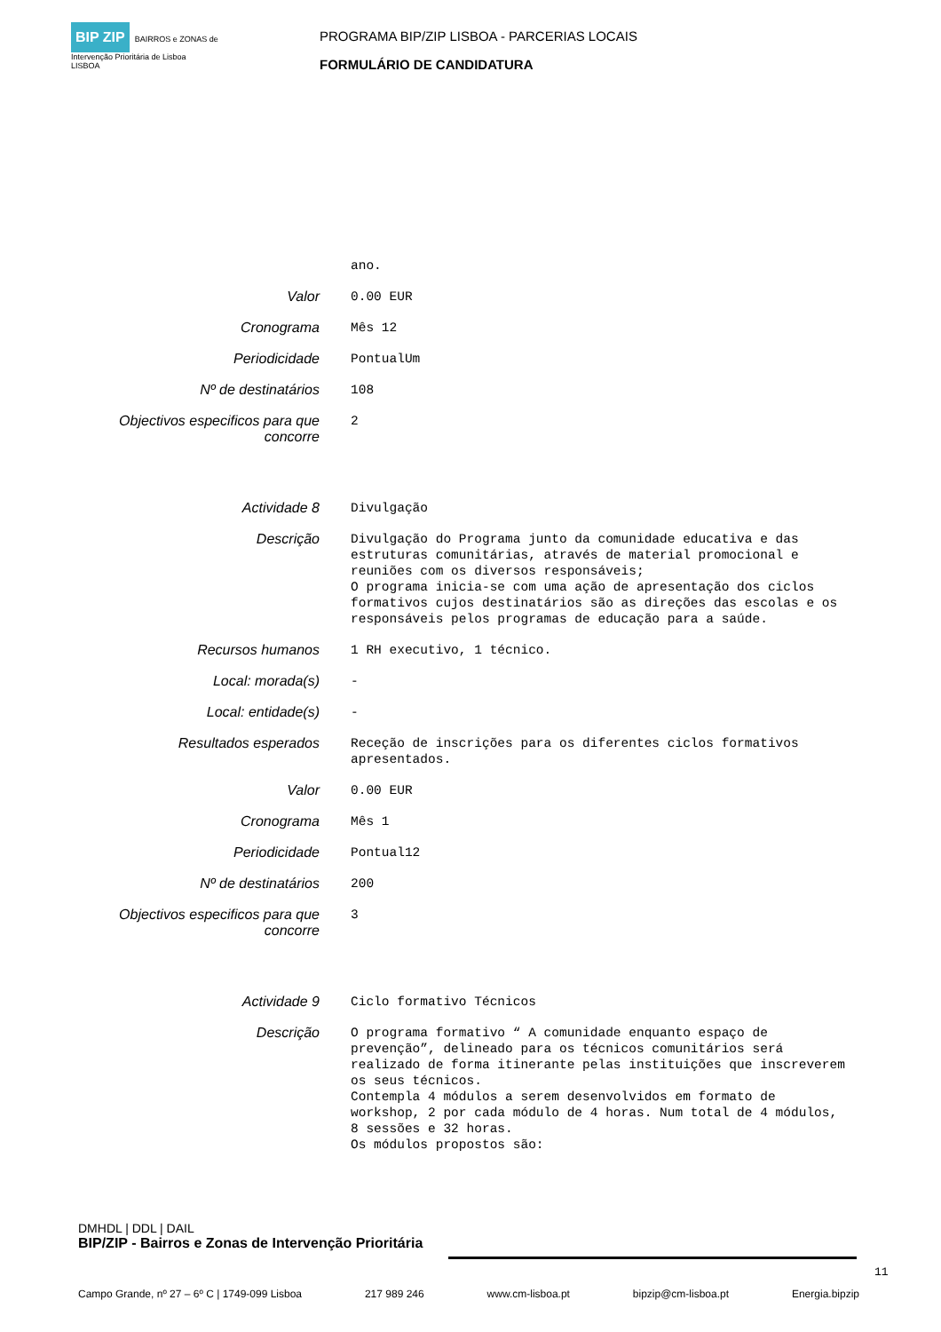BIP ZIP BAIRROS e ZONAS de Intervenção Prioritária de Lisboa
LISBOA
PROGRAMA BIP/ZIP LISBOA - PARCERIAS LOCAIS
FORMULÁRIO DE CANDIDATURA
| | ano. |
| Valor | 0.00 EUR |
| Cronograma | Mês 12 |
| Periodicidade | PontualUm |
| Nº de destinatários | 108 |
| Objectivos especificos para que concorre | 2 |
| Actividade 8 | Divulgação |
| Descrição | Divulgação do Programa junto da comunidade educativa e das estruturas comunitárias, através de material promocional e reuniões com os diversos responsáveis; O programa inicia-se com uma ação de apresentação dos ciclos formativos cujos destinatários são as direções das escolas e os responsáveis pelos programas de educação para a saúde. |
| Recursos humanos | 1 RH executivo, 1 técnico. |
| Local: morada(s) | - |
| Local: entidade(s) | - |
| Resultados esperados | Receção de inscrições para os diferentes ciclos formativos apresentados. |
| Valor | 0.00 EUR |
| Cronograma | Mês 1 |
| Periodicidade | Pontual12 |
| Nº de destinatários | 200 |
| Objectivos especificos para que concorre | 3 |
| Actividade 9 | Ciclo formativo Técnicos |
| Descrição | O programa formativo “ A comunidade enquanto espaço de prevenção”, delineado para os técnicos comunitários será realizado de forma itinerante pelas instituições que inscreverem os seus técnicos. Contempla 4 módulos a serem desenvolvidos em formato de workshop, 2 por cada módulo de 4 horas. Num total de 4 módulos, 8 sessões e 32 horas. Os módulos propostos são: |
DMHDL | DDL | DAIL
BIP/ZIP - Bairros e Zonas de Intervenção Prioritária
11
Campo Grande, nº 27 – 6º C | 1749-099 Lisboa 217 989 246 www.cm-lisboa.pt bipzip@cm-lisboa.pt Energia.bipzip